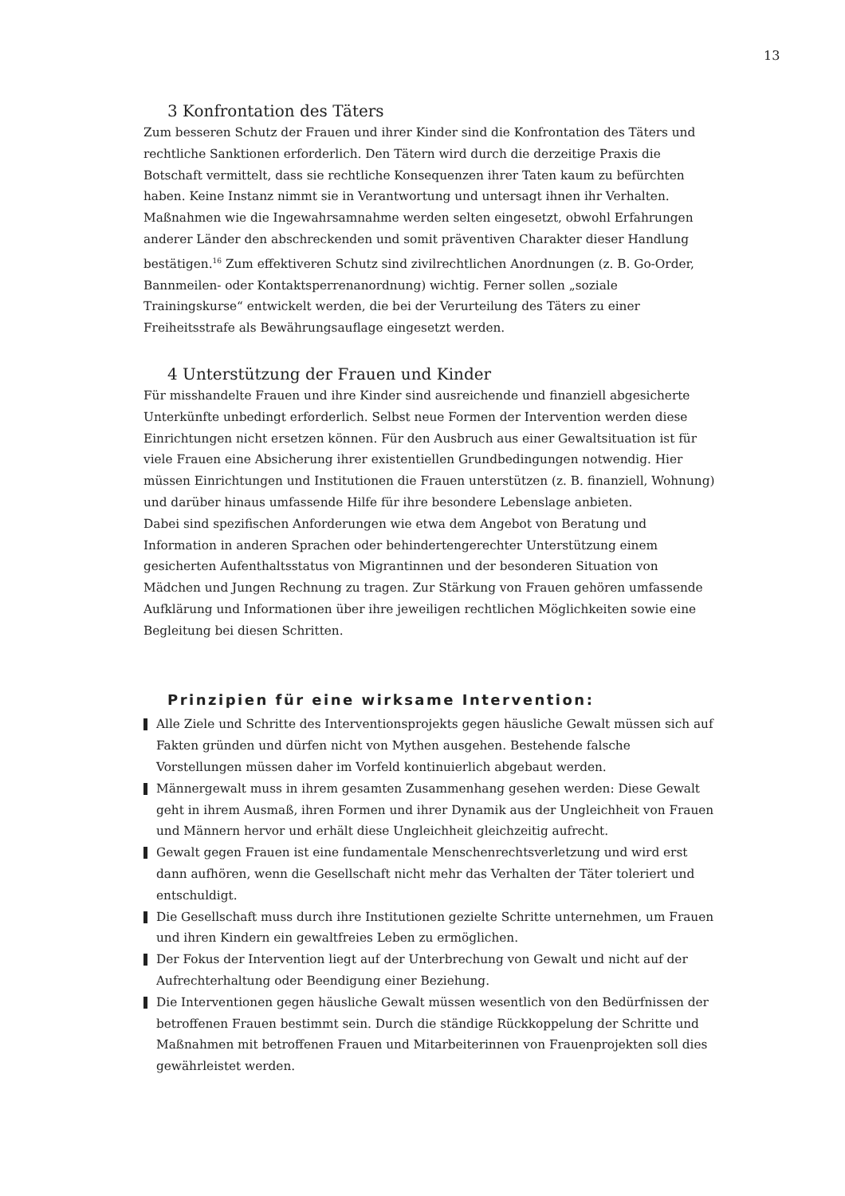13
3 Konfrontation des Täters
Zum besseren Schutz der Frauen und ihrer Kinder sind die Konfrontation des Täters und rechtliche Sanktionen erforderlich. Den Tätern wird durch die derzeitige Praxis die Botschaft vermittelt, dass sie rechtliche Konsequenzen ihrer Taten kaum zu befürchten haben. Keine Instanz nimmt sie in Verantwortung und untersagt ihnen ihr Verhalten. Maßnahmen wie die Ingewahrsamnahme werden selten eingesetzt, obwohl Erfahrungen anderer Länder den abschreckenden und somit präventiven Charakter dieser Handlung bestätigen.<sup>16</sup> Zum effektiveren Schutz sind zivilrechtlichen Anordnungen (z. B. Go-Order, Bannmeilen- oder Kontaktsperrenanordnung) wichtig. Ferner sollen „soziale Trainingskurse“ entwickelt werden, die bei der Verurteilung des Täters zu einer Freiheitsstrafe als Bewährungsauflage eingesetzt werden.
4 Unterstützung der Frauen und Kinder
Für misshandelte Frauen und ihre Kinder sind ausreichende und finanziell abgesicherte Unterkünfte unbedingt erforderlich. Selbst neue Formen der Intervention werden diese Einrichtungen nicht ersetzen können. Für den Ausbruch aus einer Gewaltsituation ist für viele Frauen eine Absicherung ihrer existentiellen Grundbedingungen notwendig. Hier müssen Einrichtungen und Institutionen die Frauen unterstützen (z. B. finanziell, Wohnung) und darüber hinaus umfassende Hilfe für ihre besondere Lebenslage anbieten.
Dabei sind spezifischen Anforderungen wie etwa dem Angebot von Beratung und Information in anderen Sprachen oder behindertengerechter Unterstützung einem gesicherten Aufenthaltsstatus von Migrantinnen und der besonderen Situation von Mädchen und Jungen Rechnung zu tragen. Zur Stärkung von Frauen gehören umfassende Aufklärung und Informationen über ihre jeweiligen rechtlichen Möglichkeiten sowie eine Begleitung bei diesen Schritten.
Prinzipien für eine wirksame Intervention:
Alle Ziele und Schritte des Interventionsprojekts gegen häusliche Gewalt müssen sich auf Fakten gründen und dürfen nicht von Mythen ausgehen. Bestehende falsche Vorstellungen müssen daher im Vorfeld kontinuierlich abgebaut werden.
Männergewalt muss in ihrem gesamten Zusammenhang gesehen werden: Diese Gewalt geht in ihrem Ausmaß, ihren Formen und ihrer Dynamik aus der Ungleichheit von Frauen und Männern hervor und erhält diese Ungleichheit gleichzeitig aufrecht.
Gewalt gegen Frauen ist eine fundamentale Menschenrechtsverletzung und wird erst dann aufhören, wenn die Gesellschaft nicht mehr das Verhalten der Täter toleriert und entschuldigt.
Die Gesellschaft muss durch ihre Institutionen gezielte Schritte unternehmen, um Frauen und ihren Kindern ein gewaltfreies Leben zu ermöglichen.
Der Fokus der Intervention liegt auf der Unterbrechung von Gewalt und nicht auf der Aufrechterhaltung oder Beendigung einer Beziehung.
Die Interventionen gegen häusliche Gewalt müssen wesentlich von den Bedürfnissen der betroffenen Frauen bestimmt sein. Durch die ständige Rückkoppelung der Schritte und Maßnahmen mit betroffenen Frauen und Mitarbeiterinnen von Frauenprojekten soll dies gewährleistet werden.